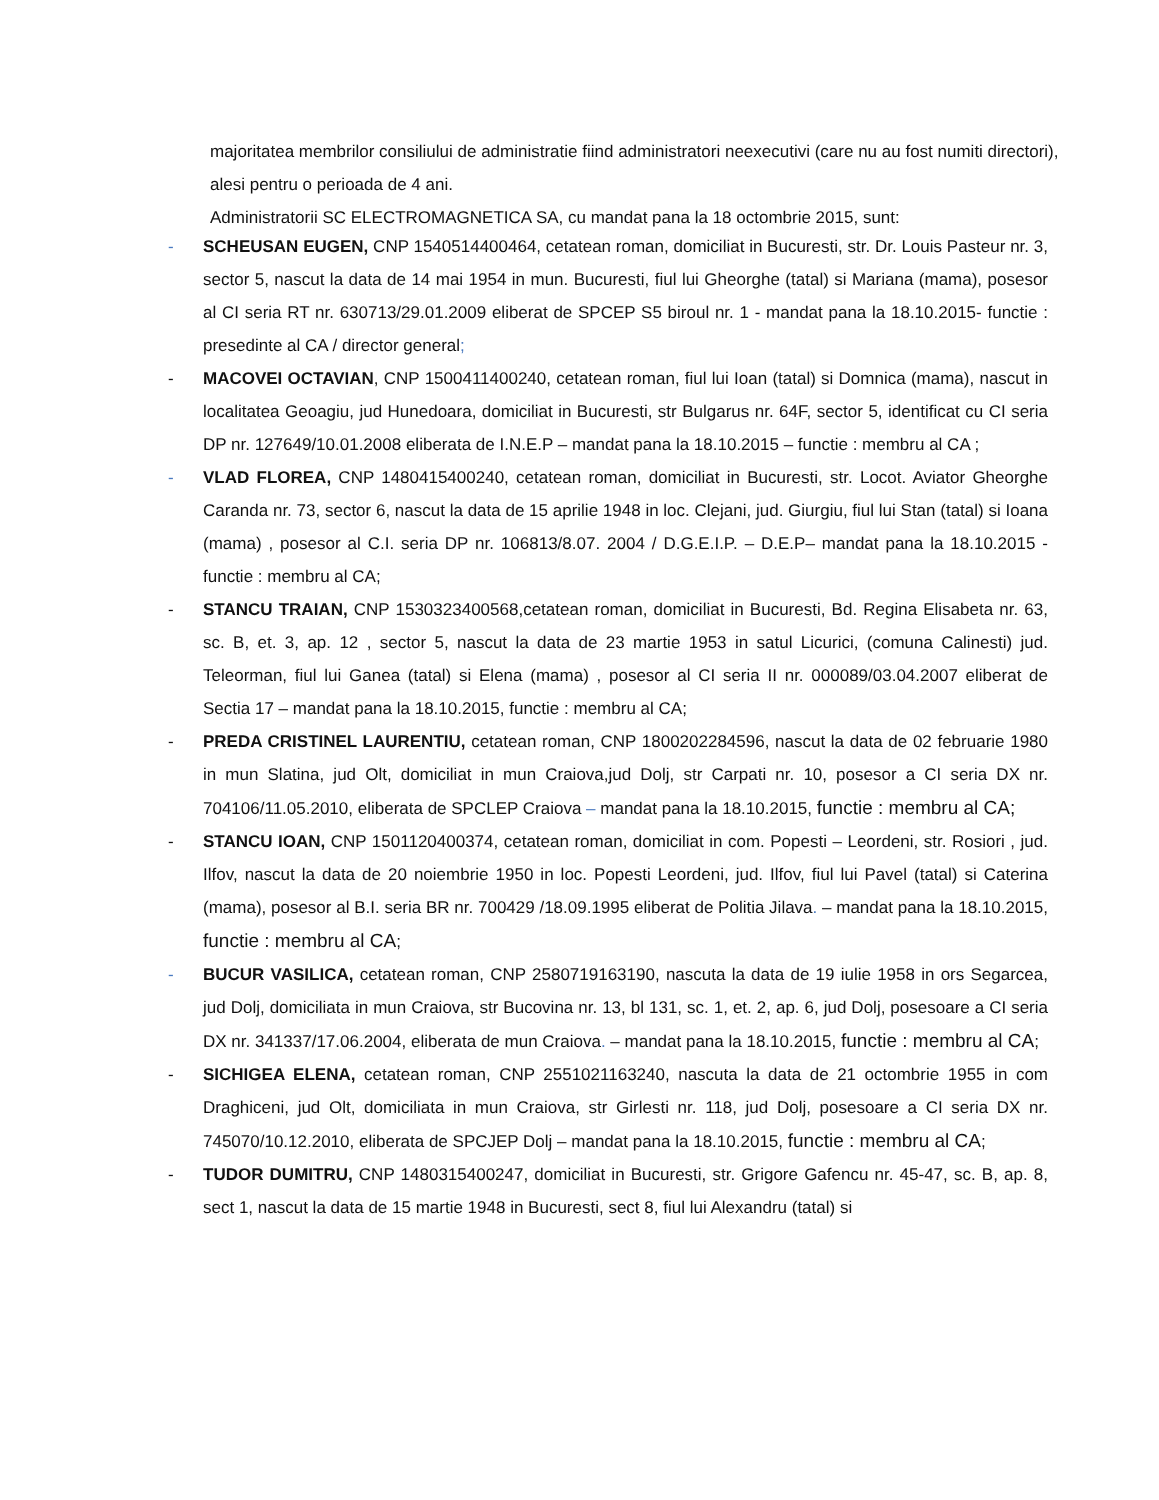majoritatea membrilor consiliului de administratie fiind administratori neexecutivi (care nu au fost numiti directori), alesi pentru o perioada de 4 ani.
Administratorii SC ELECTROMAGNETICA SA, cu mandat pana la 18 octombrie 2015, sunt:
- SCHEUSAN EUGEN, CNP 1540514400464, cetatean roman, domiciliat in Bucuresti, str. Dr. Louis Pasteur nr. 3, sector 5, nascut la data de 14 mai 1954 in mun. Bucuresti, fiul lui Gheorghe (tatal) si Mariana (mama), posesor al CI seria RT nr. 630713/29.01.2009 eliberat de SPCEP S5 biroul nr. 1 - mandat pana la 18.10.2015- functie : presedinte al CA / director general;
- MACOVEI OCTAVIAN, CNP 1500411400240, cetatean roman, fiul lui Ioan (tatal) si Domnica (mama), nascut in localitatea Geoagiu, jud Hunedoara, domiciliat in Bucuresti, str Bulgarus nr. 64F, sector 5, identificat cu CI seria DP nr. 127649/10.01.2008 eliberata de I.N.E.P – mandat pana la 18.10.2015 – functie : membru al CA ;
- VLAD FLOREA, CNP 1480415400240, cetatean roman, domiciliat in Bucuresti, str. Locot. Aviator Gheorghe Caranda nr. 73, sector 6, nascut la data de 15 aprilie 1948 in loc. Clejani, jud. Giurgiu, fiul lui Stan (tatal) si Ioana (mama) , posesor al C.I. seria DP nr. 106813/8.07. 2004 / D.G.E.I.P. – D.E.P– mandat pana la 18.10.2015 - functie : membru al CA;
- STANCU TRAIAN, CNP 1530323400568,cetatean roman, domiciliat in Bucuresti, Bd. Regina Elisabeta nr. 63, sc. B, et. 3, ap. 12 , sector 5, nascut la data de 23 martie 1953 in satul Licurici, (comuna Calinesti) jud. Teleorman, fiul lui Ganea (tatal) si Elena (mama) , posesor al CI seria II nr. 000089/03.04.2007 eliberat de Sectia 17 – mandat pana la 18.10.2015, functie : membru al CA;
- PREDA CRISTINEL LAURENTIU, cetatean roman, CNP 1800202284596, nascut la data de 02 februarie 1980 in mun Slatina, jud Olt, domiciliat in mun Craiova,jud Dolj, str Carpati nr. 10, posesor a CI seria DX nr. 704106/11.05.2010, eliberata de SPCLEP Craiova – mandat pana la 18.10.2015, functie : membru al CA;
- STANCU IOAN, CNP 1501120400374, cetatean roman, domiciliat in com. Popesti – Leordeni, str. Rosiori , jud. Ilfov, nascut la data de 20 noiembrie 1950 in loc. Popesti Leordeni, jud. Ilfov, fiul lui Pavel (tatal) si Caterina (mama), posesor al B.I. seria BR nr. 700429 /18.09.1995 eliberat de Politia Jilava. – mandat pana la 18.10.2015, functie : membru al CA;
- BUCUR VASILICA, cetatean roman, CNP 2580719163190, nascuta la data de 19 iulie 1958 in ors Segarcea, jud Dolj, domiciliata in mun Craiova, str Bucovina nr. 13, bl 131, sc. 1, et. 2, ap. 6, jud Dolj, posesoare a CI seria DX nr. 341337/17.06.2004, eliberata de mun Craiova. – mandat pana la 18.10.2015, functie : membru al CA;
- SICHIGEA ELENA, cetatean roman, CNP 2551021163240, nascuta la data de 21 octombrie 1955 in com Draghiceni, jud Olt, domiciliata in mun Craiova, str Girlesti nr. 118, jud Dolj, posesoare a CI seria DX nr. 745070/10.12.2010, eliberata de SPCJEP Dolj – mandat pana la 18.10.2015, functie : membru al CA;
- TUDOR DUMITRU, CNP 1480315400247, domiciliat in Bucuresti, str. Grigore Gafencu nr. 45-47, sc. B, ap. 8, sect 1, nascut la data de 15 martie 1948 in Bucuresti, sect 8, fiul lui Alexandru (tatal) si